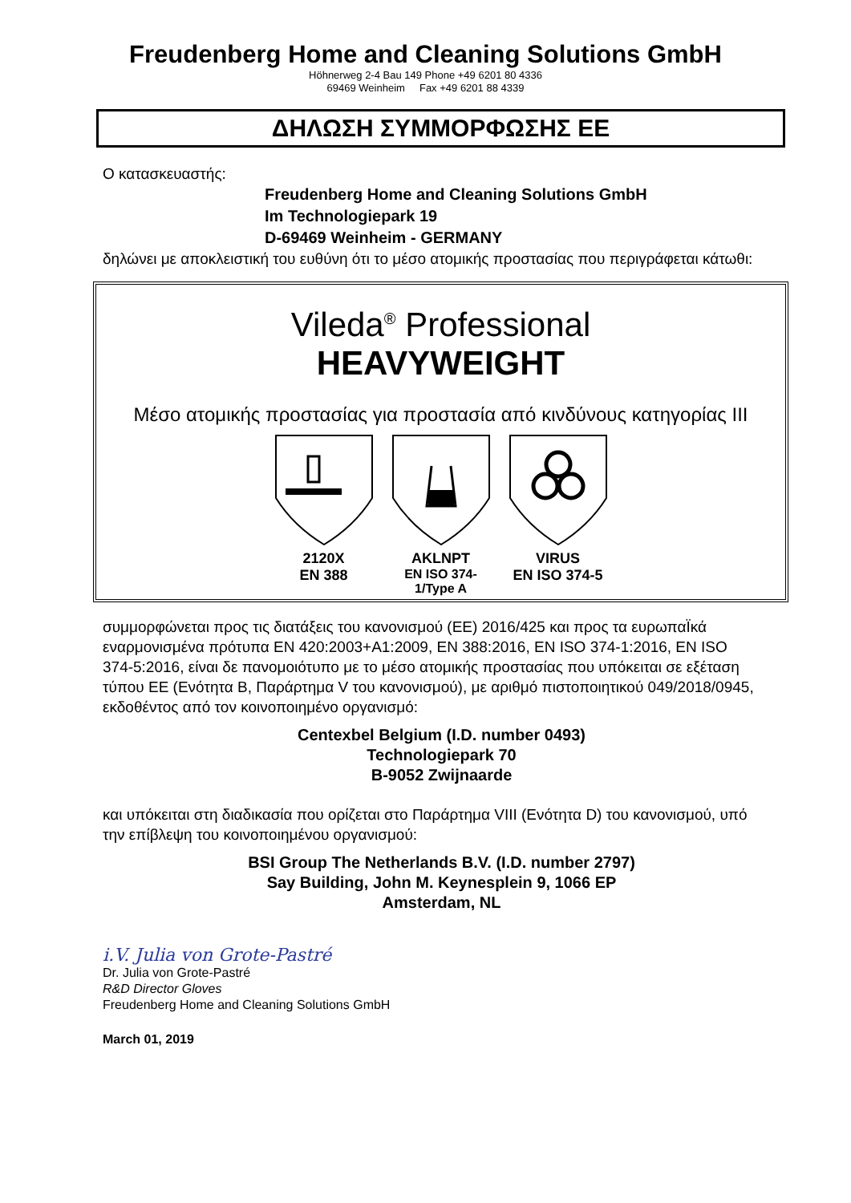Freudenberg Home and Cleaning Solutions GmbH
Höhnerweg 2-4 Bau 149 Phone +49 6201 80 4336
69469 Weinheim Fax +49 6201 88 4339
ΔΗΛΩΣΗ ΣΥΜΜΟΡΦΩΣΗΣ ΕΕ
Ο κατασκευαστής:
Freudenberg Home and Cleaning Solutions GmbH
Im Technologiepark 19
D-69469 Weinheim - GERMANY
δηλώνει με αποκλειστική του ευθύνη ότι το μέσο ατομικής προστασίας που περιγράφεται κάτωθι:
Vileda<sup>®</sup> Professional
HEAVYWEIGHT
Μέσο ατομικής προστασίας για προστασία από κινδύνους κατηγορίας ΙΙΙ
2120X
EN 388
AKLNPT
EN ISO 374-1/Type A
VIRUS
EN ISO 374-5
συμμορφώνεται προς τις διατάξεις του κανονισμού (ΕΕ) 2016/425 και προς τα ευρωπαΪκά εναρμονισμένα πρότυπα EN 420:2003+A1:2009, EN 388:2016, EN ISO 374-1:2016, EN ISO 374-5:2016, είναι δε πανομοιότυπο με το μέσο ατομικής προστασίας που υπόκειται σε εξέταση τύπου ΕΕ (Ενότητα Β, Παράρτημα V του κανονισμού), με αριθμό πιστοποιητικού 049/2018/0945, εκδοθέντος από τον κοινοποιημένο οργανισμό:
Centexbel Belgium (I.D. number 0493)
Technologiepark 70
B-9052 Zwijnaarde
και υπόκειται στη διαδικασία που ορίζεται στο Παράρτημα VIII (Ενότητα D) του κανονισμού, υπό την επίβλεψη του κοινοποιημένου οργανισμού:
BSI Group The Netherlands B.V. (I.D. number 2797)
Say Building, John M. Keynesplein 9, 1066 EP
Amsterdam, NL
i.V. Julia von Grote-Pastré
Dr. Julia von Grote-Pastré
R&D Director Gloves
Freudenberg Home and Cleaning Solutions GmbH
March 01, 2019